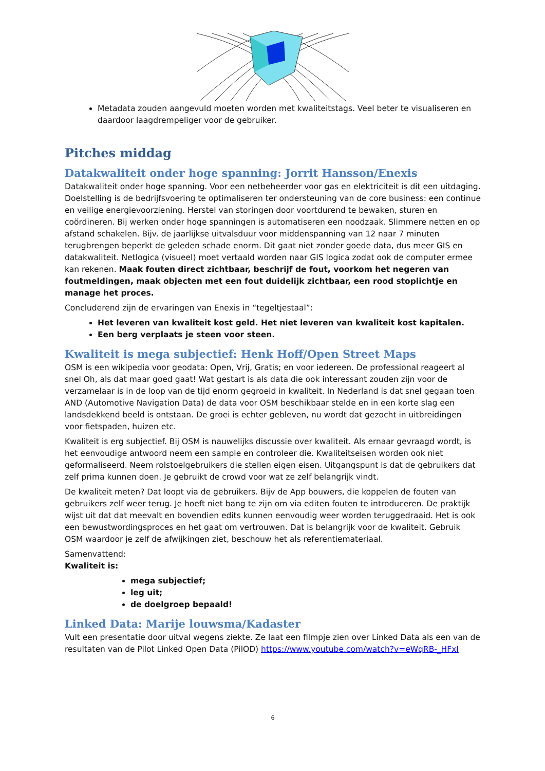Metadata zouden aangevuld moeten worden met kwaliteitstags. Veel beter te visualiseren en daardoor laagdrempeliger voor de gebruiker.
Pitches middag
Datakwaliteit onder hoge spanning: Jorrit Hansson/Enexis
Datakwaliteit onder hoge spanning. Voor een netbeheerder voor gas en elektriciteit is dit een uitdaging. Doelstelling is de bedrijfsvoering te optimaliseren ter ondersteuning van de core business: een continue en veilige energievoorziening. Herstel van storingen door voortdurend te bewaken, sturen en coördineren. Bij werken onder hoge spanningen is automatiseren een noodzaak. Slimmere netten en op afstand schakelen. Bijv. de jaarlijkse uitvalsduur voor middenspanning van 12 naar 7 minuten terugbrengen beperkt de geleden schade enorm. Dit gaat niet zonder goede data, dus meer GIS en datakwaliteit. Netlogica (visueel) moet vertaald worden naar GIS logica zodat ook de computer ermee kan rekenen. Maak fouten direct zichtbaar, beschrijf de fout, voorkom het negeren van foutmeldingen, maak objecten met een fout duidelijk zichtbaar, een rood stoplichtje en manage het proces.
Concluderend zijn de ervaringen van Enexis in “tegeltjestaal”:
Het leveren van kwaliteit kost geld. Het niet leveren van kwaliteit kost kapitalen.
Een berg verplaats je steen voor steen.
Kwaliteit is mega subjectief: Henk Hoff/Open Street Maps
OSM is een wikipedia voor geodata: Open, Vrij, Gratis; en voor iedereen. De professional reageert al snel Oh, als dat maar goed gaat! Wat gestart is als data die ook interessant zouden zijn voor de verzamelaar is in de loop van de tijd enorm gegroeid in kwaliteit. In Nederland is dat snel gegaan toen AND (Automotive Navigation Data) de data voor OSM beschikbaar stelde en in een korte slag een landsdekkend beeld is ontstaan. De groei is echter gebleven, nu wordt dat gezocht in uitbreidingen voor fietspaden, huizen etc.
Kwaliteit is erg subjectief. Bij OSM is nauwelijks discussie over kwaliteit. Als ernaar gevraagd wordt, is het eenvoudige antwoord neem een sample en controleer die. Kwaliteitseisen worden ook niet geformaliseerd. Neem rolstoelgebruikers die stellen eigen eisen. Uitgangspunt is dat de gebruikers dat zelf prima kunnen doen. Je gebruikt de crowd voor wat ze zelf belangrijk vindt.
De kwaliteit meten? Dat loopt via de gebruikers. Bijv de App bouwers, die koppelen de fouten van gebruikers zelf weer terug. Je hoeft niet bang te zijn om via editen fouten te introduceren. De praktijk wijst uit dat dat meevalt en bovendien edits kunnen eenvoudig weer worden teruggedraaid. Het is ook een bewustwordingsproces en het gaat om vertrouwen. Dat is belangrijk voor de kwaliteit. Gebruik OSM waardoor je zelf de afwijkingen ziet, beschouw het als referentiemateriaal.
Samenvattend:
Kwaliteit is:
mega subjectief;
leg uit;
de doelgroep bepaald!
Linked Data: Marije louwsma/Kadaster
Vult een presentatie door uitval wegens ziekte. Ze laat een filmpje zien over Linked Data als een van de resultaten van de Pilot Linked Open Data (PilOD) https://www.youtube.com/watch?v=eWqRB-_HFxI
6